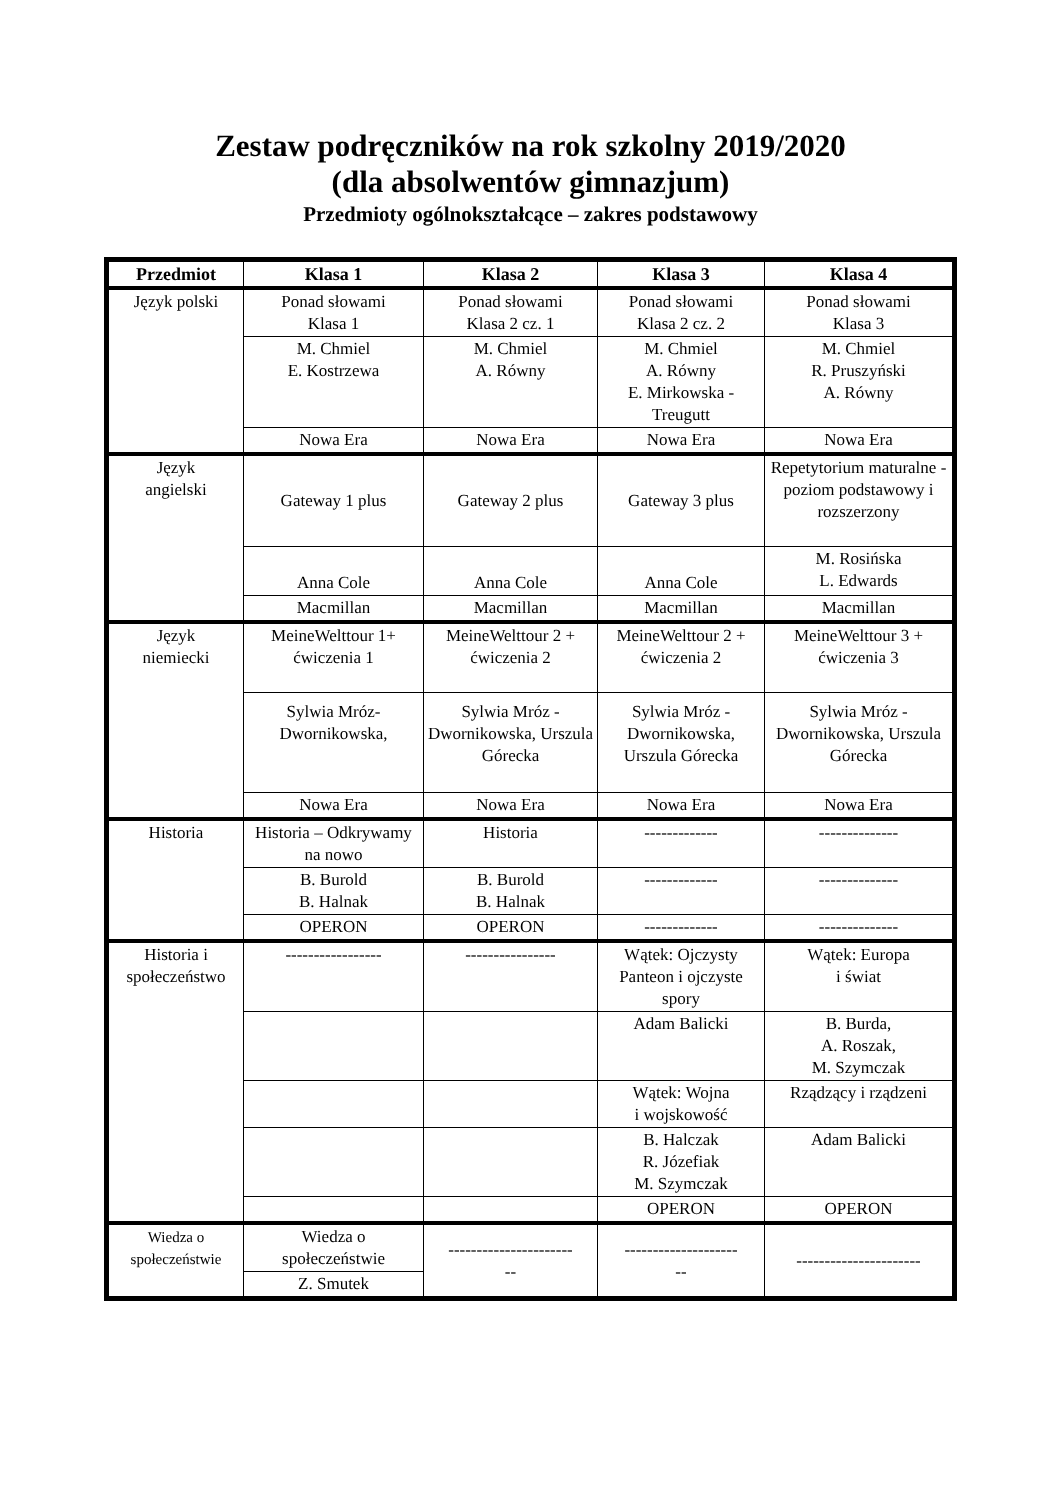Zestaw podręczników na rok szkolny 2019/2020
(dla absolwentów gimnazjum)
Przedmioty ogólnokształcące – zakres podstawowy
| Przedmiot | Klasa 1 | Klasa 2 | Klasa 3 | Klasa 4 |
| --- | --- | --- | --- | --- |
| Język polski | Ponad słowami Klasa 1 | Ponad słowami Klasa 2 cz. 1 | Ponad słowami Klasa 2 cz. 2 | Ponad słowami Klasa 3 |
| | M. Chmiel E. Kostrzewa | M. Chmiel A. Równy | M. Chmiel A. Równy E. Mirkowska - Treugutt | M. Chmiel R. Pruszyński A. Równy |
| | Nowa Era | Nowa Era | Nowa Era | Nowa Era |
| Język angielski | Gateway 1 plus | Gateway 2 plus | Gateway 3 plus | Repetytorium maturalne - poziom podstawowy i rozszerzony |
| | Anna Cole | Anna Cole | Anna Cole | M. Rosińska L. Edwards |
| | Macmillan | Macmillan | Macmillan | Macmillan |
| Język niemiecki | MeineWelttour 1+ ćwiczenia 1 | MeineWelttour 2 + ćwiczenia 2 | MeineWelttour 2 + ćwiczenia 2 | MeineWelttour 3 + ćwiczenia 3 |
| | Sylwia Mróz-Dwornikowska, | Sylwia Mróz - Dwornikowska, Urszula Górecka | Sylwia Mróz - Dwornikowska, Urszula Górecka | Sylwia Mróz - Dwornikowska, Urszula Górecka |
| | Nowa Era | Nowa Era | Nowa Era | Nowa Era |
| Historia | Historia – Odkrywamy na nowo | Historia | ------------- | -------------- |
| | B. Burold B. Halnak | B. Burold B. Halnak | ------------- | -------------- |
| | OPERON | OPERON | ------------- | -------------- |
| Historia i społeczeństwo | ----------------- | ---------------- | Wątek: Ojczysty Panteon i ojczyste spory | Wątek: Europa i świat |
| | | | Adam Balicki | B. Burda, A. Roszak, M. Szymczak |
| | | | Wątek: Wojna i wojskowość | Rządzący i rządzeni |
| | | | B. Halczak R. Józefiak M. Szymczak | Adam Balicki |
| | | | OPERON | OPERON |
| Wiedza o społeczeństwie | Wiedza o społeczeństwie | ---------------------- -- | -------------------- -- | ---------------------- |
| | Z. Smutek | | | |